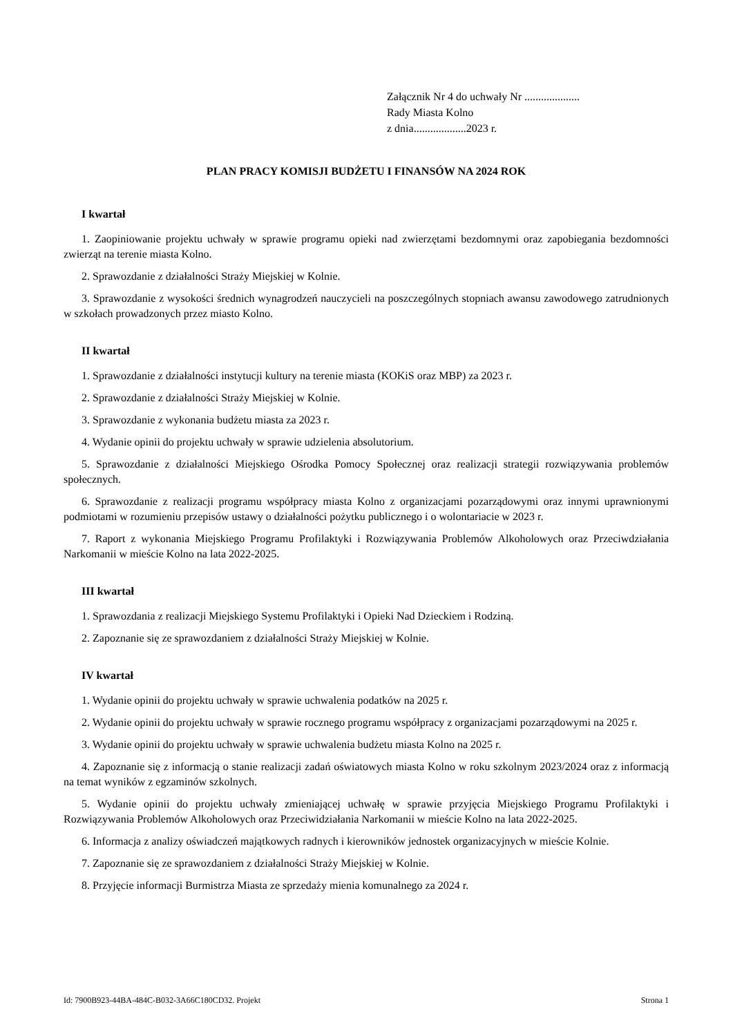Załącznik Nr 4 do uchwały Nr ....................
Rady Miasta Kolno
z dnia...................2023 r.
PLAN PRACY KOMISJI BUDŻETU I FINANSÓW NA 2024 ROK
I kwartał
1. Zaopiniowanie projektu uchwały w sprawie programu opieki nad zwierzętami bezdomnymi oraz zapobiegania bezdomności zwierząt na terenie miasta Kolno.
2. Sprawozdanie z działalności Straży Miejskiej w Kolnie.
3. Sprawozdanie z wysokości średnich wynagrodzeń nauczycieli na poszczególnych stopniach awansu zawodowego zatrudnionych w szkołach prowadzonych przez miasto Kolno.
II kwartał
1. Sprawozdanie z działalności instytucji kultury na terenie miasta (KOKiS oraz MBP) za 2023 r.
2. Sprawozdanie z działalności Straży Miejskiej w Kolnie.
3. Sprawozdanie z wykonania budżetu miasta za 2023 r.
4. Wydanie opinii do projektu uchwały w sprawie udzielenia absolutorium.
5. Sprawozdanie z działalności Miejskiego Ośrodka Pomocy Społecznej oraz realizacji strategii rozwiązywania problemów społecznych.
6. Sprawozdanie z realizacji programu współpracy miasta Kolno z organizacjami pozarządowymi oraz innymi uprawnionymi podmiotami w rozumieniu przepisów ustawy o działalności pożytku publicznego i o wolontariacie w 2023 r.
7. Raport z wykonania Miejskiego Programu Profilaktyki i Rozwiązywania Problemów Alkoholowych oraz Przeciwdziałania Narkomanii w mieście Kolno na lata 2022-2025.
III kwartał
1. Sprawozdania z realizacji Miejskiego Systemu Profilaktyki i Opieki Nad Dzieckiem i Rodziną.
2. Zapoznanie się ze sprawozdaniem z działalności Straży Miejskiej w Kolnie.
IV kwartał
1. Wydanie opinii do projektu uchwały w sprawie uchwalenia podatków na 2025 r.
2. Wydanie opinii do projektu uchwały w sprawie rocznego programu współpracy z organizacjami pozarządowymi na 2025 r.
3. Wydanie opinii do projektu uchwały w sprawie uchwalenia budżetu miasta Kolno na 2025 r.
4. Zapoznanie się z informacją o stanie realizacji zadań oświatowych miasta Kolno w roku szkolnym 2023/2024 oraz z informacją na temat wyników z egzaminów szkolnych.
5. Wydanie opinii do projektu uchwały zmieniającej uchwałę w sprawie przyjęcia Miejskiego Programu Profilaktyki i Rozwiązywania Problemów Alkoholowych oraz Przeciwidziałania Narkomanii w mieście Kolno na lata 2022-2025.
6. Informacja z analizy oświadczeń majątkowych radnych i kierowników jednostek organizacyjnych w mieście Kolnie.
7. Zapoznanie się ze sprawozdaniem z działalności Straży Miejskiej w Kolnie.
8. Przyjęcie informacji Burmistrza Miasta ze sprzedaży mienia komunalnego za 2024 r.
Id: 7900B923-44BA-484C-B032-3A66C180CD32. Projekt Strona 1